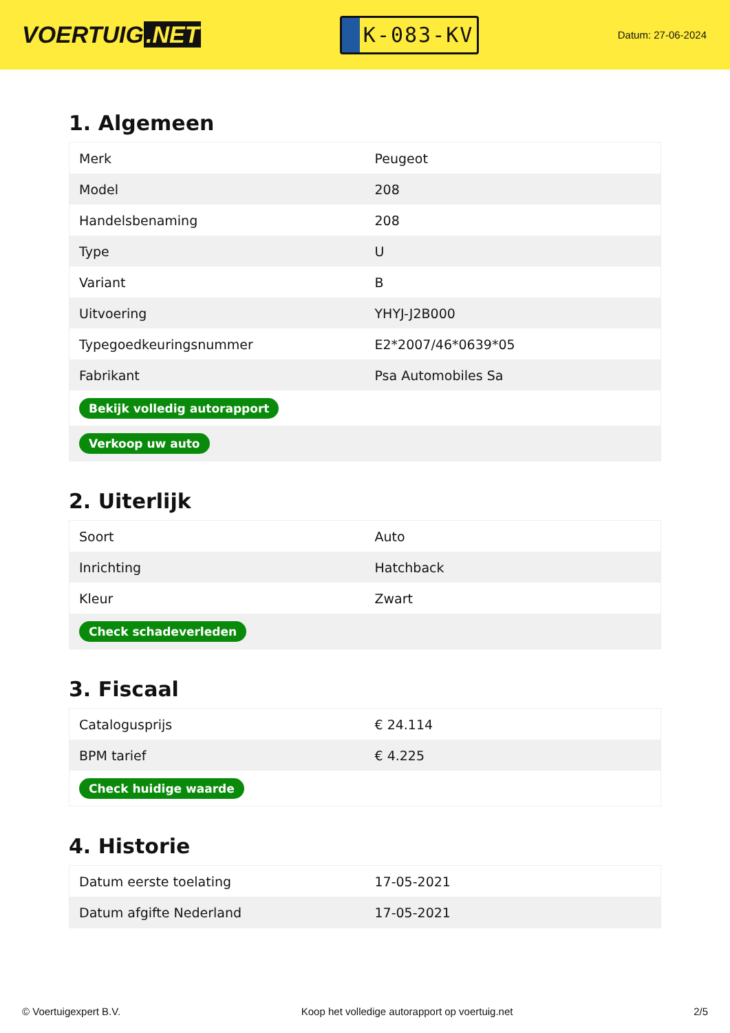VOERTUIG.NET
K-083-KV
Datum: 27-06-2024
1. Algemeen
| Merk | Peugeot |
| Model | 208 |
| Handelsbenaming | 208 |
| Type | U |
| Variant | B |
| Uitvoering | YHYJ-J2B000 |
| Typegoedkeuringsnummer | E2*2007/46*0639*05 |
| Fabrikant | Psa Automobiles Sa |
| Bekijk volledig autorapport | |
| Verkoop uw auto | |
2. Uiterlijk
| Soort | Auto |
| Inrichting | Hatchback |
| Kleur | Zwart |
| Check schadeverleden | |
3. Fiscaal
| Catalogusprijs | € 24.114 |
| BPM tarief | € 4.225 |
| Check huidige waarde | |
4. Historie
| Datum eerste toelating | 17-05-2021 |
| Datum afgifte Nederland | 17-05-2021 |
© Voertuigexpert B.V. Koop het volledige autorapport op voertuig.net 2/5